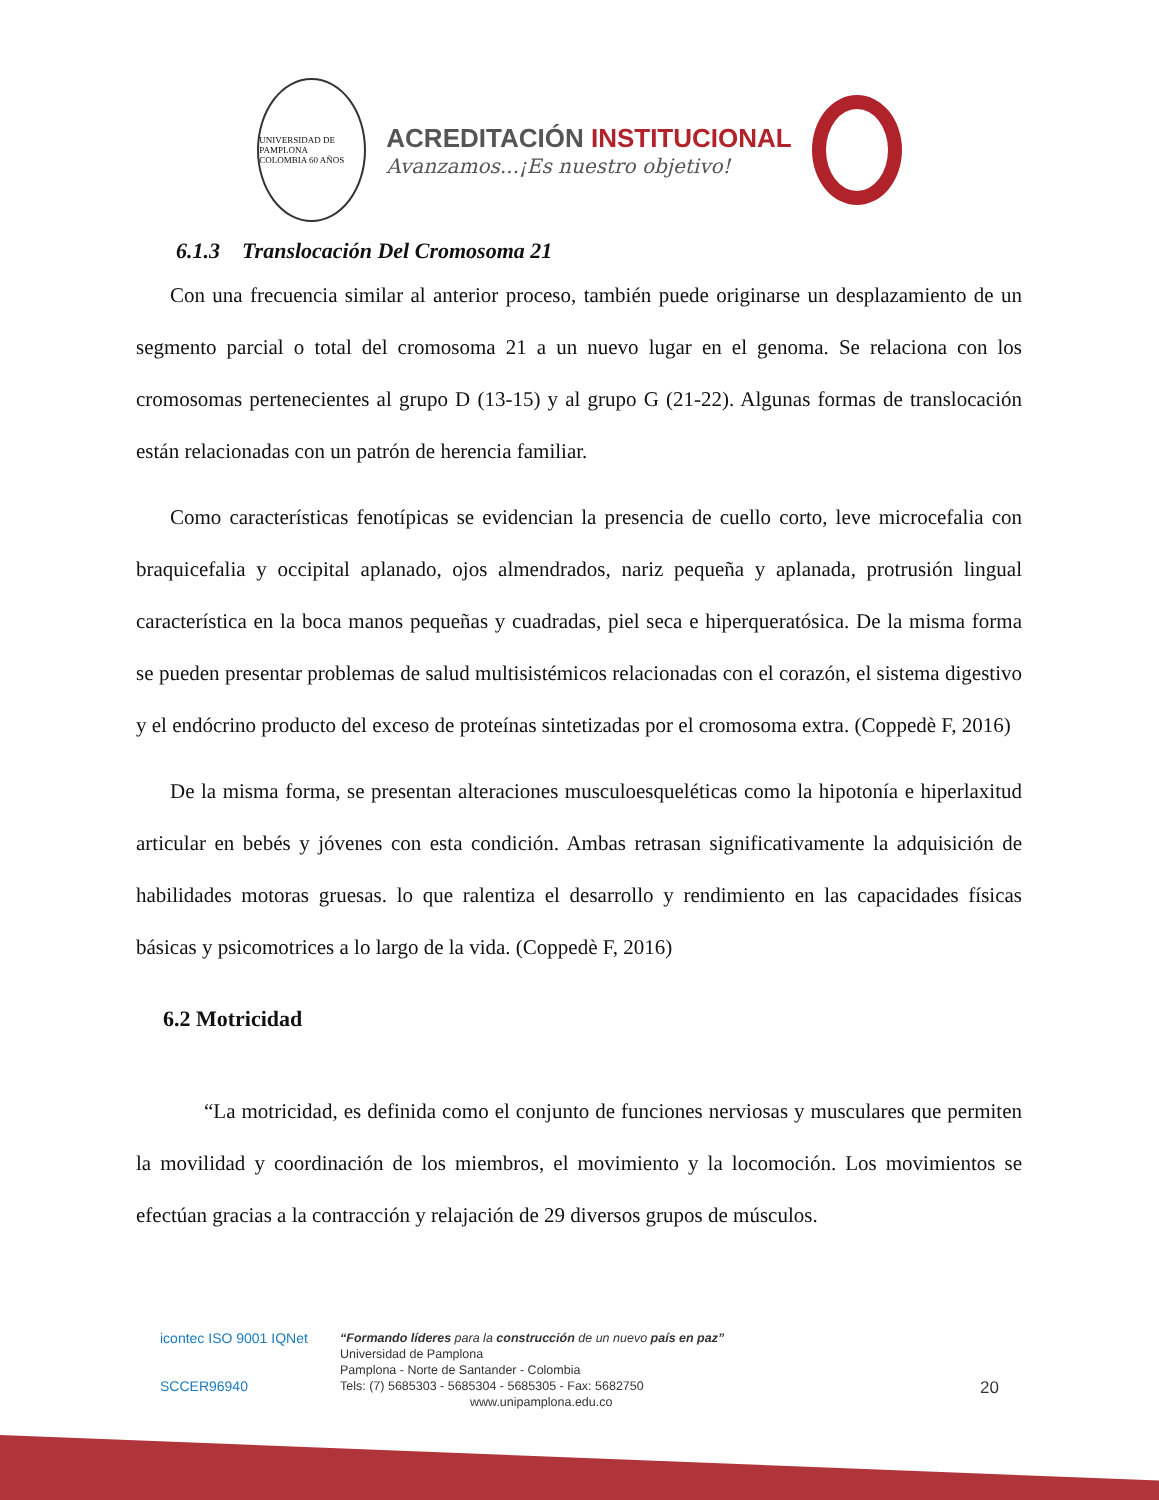UNIVERSIDAD DE PAMPLONA
COLOMBIA 60 AÑOS
ACREDITACIÓN INSTITUCIONAL
Avanzamos...¡Es nuestro objetivo!
6.1.3 Translocación Del Cromosoma 21
Con una frecuencia similar al anterior proceso, también puede originarse un desplazamiento de un segmento parcial o total del cromosoma 21 a un nuevo lugar en el genoma. Se relaciona con los cromosomas pertenecientes al grupo D (13-15) y al grupo G (21-22). Algunas formas de translocación están relacionadas con un patrón de herencia familiar.
Como características fenotípicas se evidencian la presencia de cuello corto, leve microcefalia con braquicefalia y occipital aplanado, ojos almendrados, nariz pequeña y aplanada, protrusión lingual característica en la boca manos pequeñas y cuadradas, piel seca e hiperqueratósica. De la misma forma se pueden presentar problemas de salud multisistémicos relacionadas con el corazón, el sistema digestivo y el endócrino producto del exceso de proteínas sintetizadas por el cromosoma extra. (Coppedè F, 2016)
De la misma forma, se presentan alteraciones musculoesqueléticas como la hipotonía e hiperlaxitud articular en bebés y jóvenes con esta condición. Ambas retrasan significativamente la adquisición de habilidades motoras gruesas. lo que ralentiza el desarrollo y rendimiento en las capacidades físicas básicas y psicomotrices a lo largo de la vida. (Coppedè F, 2016)
6.2 Motricidad
“La motricidad, es definida como el conjunto de funciones nerviosas y musculares que permiten la movilidad y coordinación de los miembros, el movimiento y la locomoción. Los movimientos se efectúan gracias a la contracción y relajación de 29 diversos grupos de músculos.
icontec ISO 9001 IQNet
SCCER96940
“Formando líderes para la construcción de un nuevo país en paz”
Universidad de Pamplona
Pamplona - Norte de Santander - Colombia
Tels: (7) 5685303 - 5685304 - 5685305 - Fax: 5682750
www.unipamplona.edu.co
20